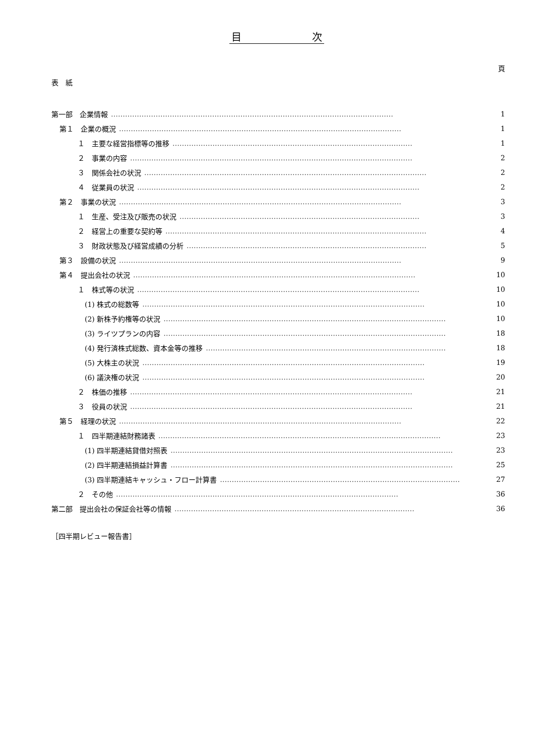目　　　　　　　次
頁
表　紙
第一部　企業情報 ………………………………………………………………………………………………………… 1
第１　企業の概況 ………………………………………………………………………………………………………… 1
１　主要な経営指標等の推移 ………………………………………………………………………………………… 1
２　事業の内容 ………………………………………………………………………………………………………… 2
３　関係会社の状況 ………………………………………………………………………………………………………… 2
４　従業員の状況 ………………………………………………………………………………………………………… 2
第２　事業の状況 ………………………………………………………………………………………………………… 3
１　生産、受注及び販売の状況 ………………………………………………………………………………………… 3
２　経営上の重要な契約等 ………………………………………………………………………………………………… 4
３　財政状態及び経営成績の分析 ………………………………………………………………………………………… 5
第３　設備の状況 ………………………………………………………………………………………………………… 9
第４　提出会社の状況 ………………………………………………………………………………………………………… 10
１　株式等の状況 ………………………………………………………………………………………………………… 10
(1) 株式の総数等 ………………………………………………………………………………………………………… 10
(2) 新株予約権等の状況 ………………………………………………………………………………………………………… 10
(3) ライツプランの内容 ………………………………………………………………………………………………………… 18
(4) 発行済株式総数、資本金等の推移 ………………………………………………………………………………………… 18
(5) 大株主の状況 ………………………………………………………………………………………………………… 19
(6) 議決権の状況 ………………………………………………………………………………………………………… 20
２　株価の推移 ………………………………………………………………………………………………………… 21
３　役員の状況 ………………………………………………………………………………………………………… 21
第５　経理の状況 ………………………………………………………………………………………………………… 22
１　四半期連結財務諸表 ………………………………………………………………………………………………………… 23
(1) 四半期連結貸借対照表 ………………………………………………………………………………………………………… 23
(2) 四半期連結損益計算書 ………………………………………………………………………………………………………… 25
(3) 四半期連結キャッシュ・フロー計算書 ………………………………………………………………………………………… 27
２　その他 ………………………………………………………………………………………………………… 36
第二部　提出会社の保証会社等の情報 ………………………………………………………………………………………… 36
［四半期レビュー報告書］